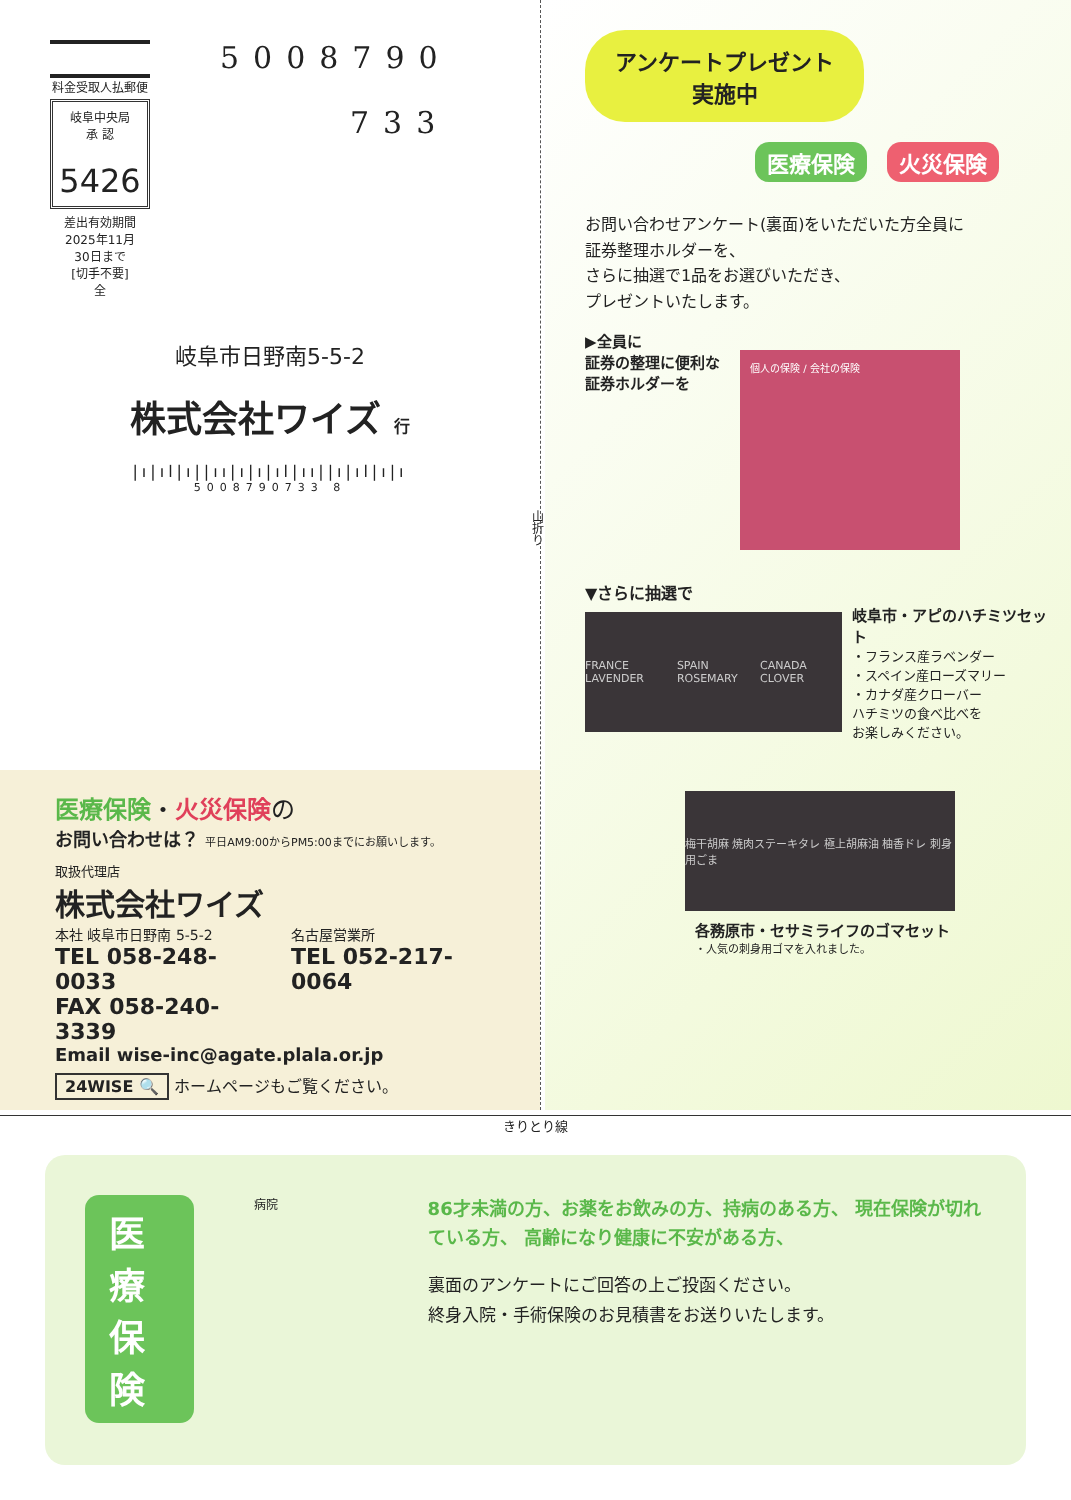料金受取人払郵便
岐阜中央局
承 認
5426
差出有効期間
2025年11月
30日まで
[切手不要]
全
5008790
733
岐阜市日野南5-5-2
株式会社ワイズ 行
|ı|ıl|ı||ıı|ı|ı|ıl|ıı||ı|ıl|ı|ı
5008790733 8
医療保険・火災保険の
お問い合わせは？ 平日AM9:00からPM5:00までにお願いします。
取扱代理店
株式会社ワイズ
本社 岐阜市日野南 5-5-2
TEL 058-248-0033
FAX 058-240-3339
名古屋営業所
TEL 052-217-0064
Email wise-inc@agate.plala.or.jp
24WISE 🔍 ホームページもご覧ください。
山折り
アンケートプレゼント
実施中
医療保険 火災保険
お問い合わせアンケート(裏面)をいただいた方全員に
証券整理ホルダーを、
さらに抽選で1品をお選びいただき、
プレゼントいたします。
▶全員に
証券の整理に便利な
証券ホルダーを
個人の保険 / 会社の保険
▼さらに抽選で
FRANCE LAVENDER SPAIN ROSEMARY CANADA CLOVER
岐阜市・アピのハチミツセット
・フランス産ラベンダー
・スペイン産ローズマリー
・カナダ産クローバー
ハチミツの食べ比べを
お楽しみください。
梅干胡麻 焼肉ステーキタレ 極上胡麻油 柚香ドレ 刺身用ごま
各務原市・セサミライフのゴマセット
・人気の刺身用ゴマを入れました。
きりとり線
医療保険
病院
86才未満の方、お薬をお飲みの方、持病のある方、 現在保険が切れている方、 高齢になり健康に不安がある方、
裏面のアンケートにご回答の上ご投函ください。
終身入院・手術保険のお見積書をお送りいたします。